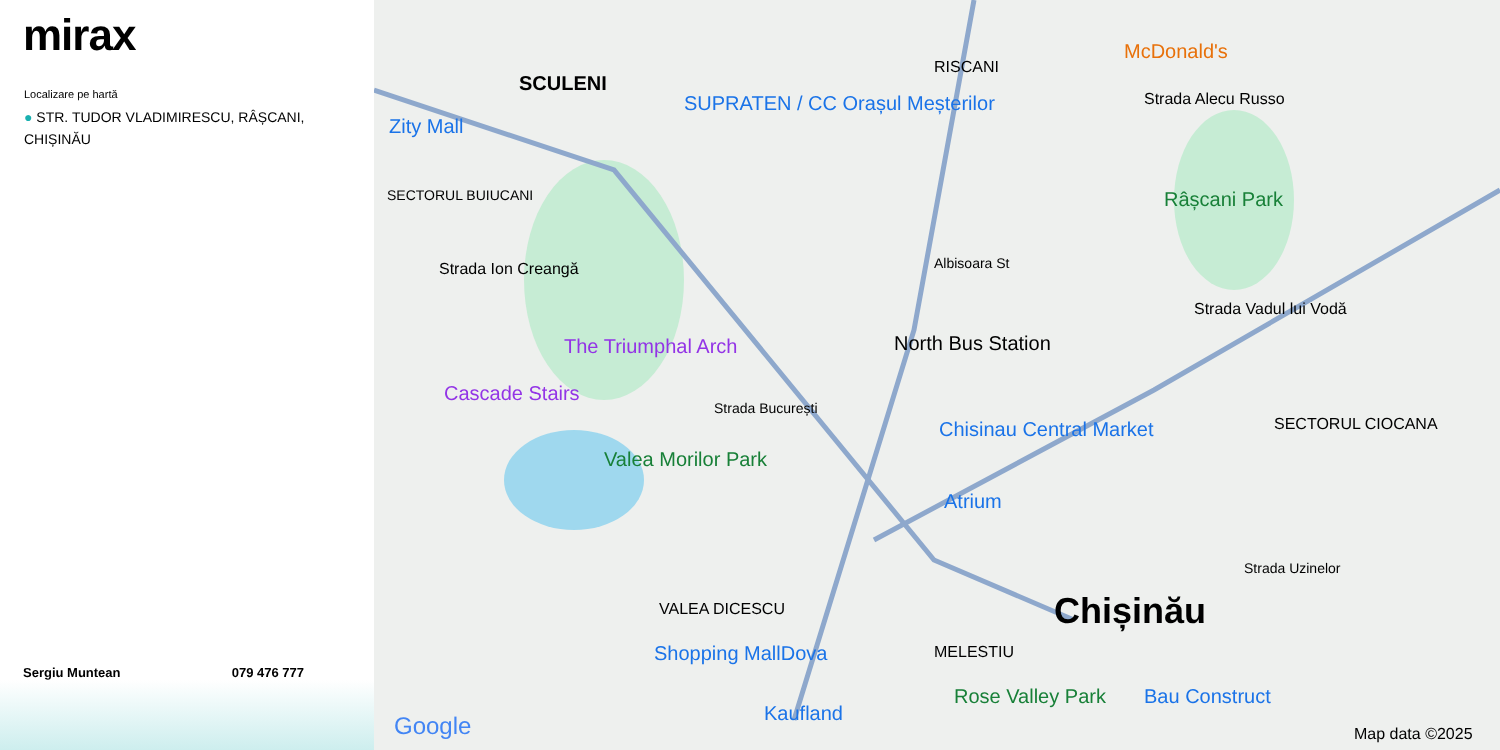mirax
Localizare pe hartă
● STR. TUDOR VLADIMIRESCU, RÂȘCANI, CHIȘINĂU
Sergiu Muntean 079 476 777
SCULENI
Zity Mall
SUPRATEN / CC Orașul Meșterilor
RISCANI
McDonald's
Strada Alecu Russo
Râșcani Park SECTORUL BUIUCANI
Strada Ion Creangă
The Triumphal Arch
Cascade Stairs
North Bus Station
Albisoara St
Strada Vadul lui Vodă
Chisinau Central Market SECTORUL CIOCANA
Valea Morilor Park
Strada București
Atrium
VALEA DICESCU Chișinău
MELESTIU Shopping MallDova
Kaufland
Rose Valley Park Bau Construct
Strada Uzinelor
Google Map data ©2025